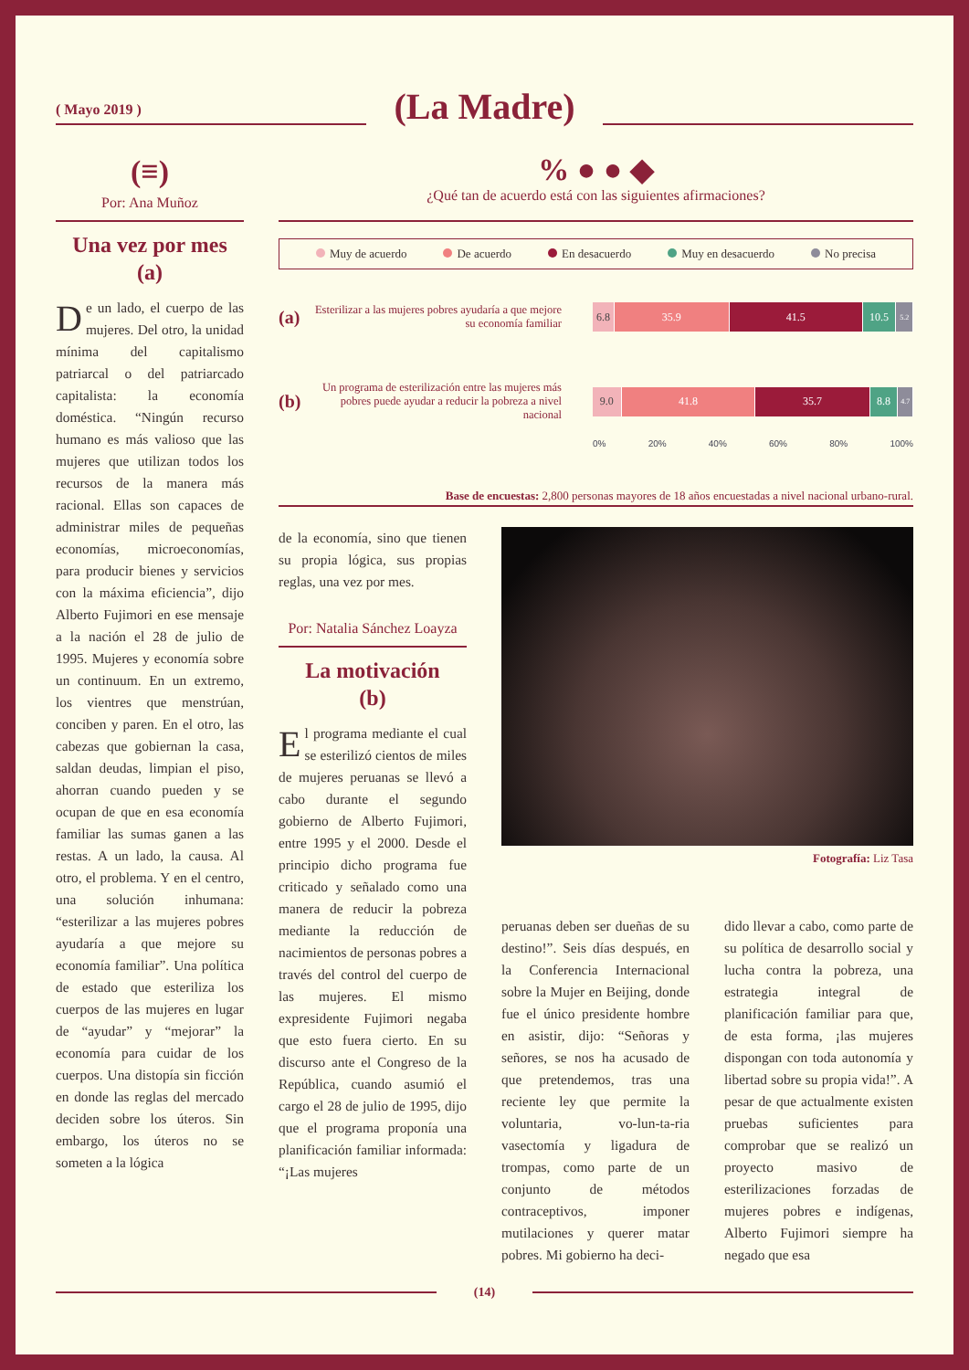( Mayo 2019 )
(La Madre)
(≡)
Por: Ana Muñoz
Una vez por mes
(a)
De un lado, el cuerpo de las mujeres. Del otro, la unidad mínima del capitalismo patriarcal o del patriarcado capitalista: la economía doméstica. “Ningún recurso humano es más valioso que las mujeres que utilizan todos los recursos de la manera más racional. Ellas son capaces de administrar miles de pequeñas economías, microeconomías, para producir bienes y servicios con la máxima eficiencia”, dijo Alberto Fujimori en ese mensaje a la nación el 28 de julio de 1995. Mujeres y economía sobre un continuum. En un extremo, los vientres que menstrúan, conciben y paren. En el otro, las cabezas que gobiernan la casa, saldan deudas, limpian el piso, ahorran cuando pueden y se ocupan de que en esa economía familiar las sumas ganen a las restas. A un lado, la causa. Al otro, el problema. Y en el centro, una solución inhumana: “esterilizar a las mujeres pobres ayudaría a que mejore su economía familiar”. Una política de estado que esteriliza los cuerpos de las mujeres en lugar de “ayudar” y “mejorar” la economía para cuidar de los cuerpos. Una distopía sin ficción en donde las reglas del mercado deciden sobre los úteros. Sin embargo, los úteros no se someten a la lógica
% ● ● ◆
¿Qué tan de acuerdo está con las siguientes afirmaciones?
Muy de acuerdo De acuerdo En desacuerdo Muy en desacuerdo No precisa
(a)
Esterilizar a las mujeres pobres ayudaría a que mejore su economía familiar
6.8 35.9 41.5 10.5
5.2
(b)
Un programa de esterilización entre las mujeres más pobres puede ayudar a reducir la pobreza a nivel nacional
9.0 41.8 35.7 8.8
4.7
0% 20% 40% 60% 80% 100%
Base de encuestas: 2,800 personas mayores de 18 años encuestadas a nivel nacional urbano-rural.
de la economía, sino que tienen su propia lógica, sus propias reglas, una vez por mes.
Por: Natalia Sánchez Loayza
La motivación
(b)
El programa mediante el cual se esterilizó cientos de miles de mujeres peruanas se llevó a cabo durante el segundo gobierno de Alberto Fujimori, entre 1995 y el 2000. Desde el principio dicho programa fue criticado y señalado como una manera de reducir la pobreza mediante la reducción de nacimientos de personas pobres a través del control del cuerpo de las mujeres. El mismo expresidente Fujimori negaba que esto fuera cierto. En su discurso ante el Congreso de la República, cuando asumió el cargo el 28 de julio de 1995, dijo que el programa proponía una planificación familiar informada: “¡Las mujeres
Fotografía: Liz Tasa
peruanas deben ser dueñas de su destino!”. Seis días después, en la Conferencia Internacional sobre la Mujer en Beijing, donde fue el único presidente hombre en asistir, dijo: “Señoras y señores, se nos ha acusado de que pretendemos, tras una reciente ley que permite la voluntaria, vo-lun-ta-ria vasectomía y ligadura de trompas, como parte de un conjunto de métodos contraceptivos, imponer mutilaciones y querer matar pobres. Mi gobierno ha deci-
dido llevar a cabo, como parte de su política de desarrollo social y lucha contra la pobreza, una estrategia integral de planificación familiar para que, de esta forma, ¡las mujeres dispongan con toda autonomía y libertad sobre su propia vida!”. A pesar de que actualmente existen pruebas suficientes para comprobar que se realizó un proyecto masivo de esterilizaciones forzadas de mujeres pobres e indígenas, Alberto Fujimori siempre ha negado que esa
(14)